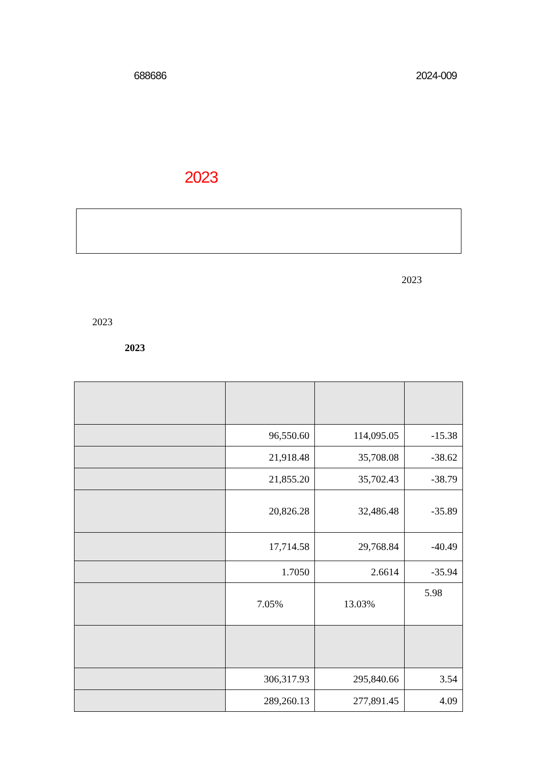688686 2024-009
2023
2023
2023
2023
| | 96,550.60 | 114,095.05 | -15.38 |
| | 21,918.48 | 35,708.08 | -38.62 |
| | 21,855.20 | 35,702.43 | -38.79 |
| | 20,826.28 | 32,486.48 | -35.89 |
| | 17,714.58 | 29,768.84 | -40.49 |
| | 1.7050 | 2.6614 | -35.94 |
| | 7.05% | 13.03% | 5.98 |
| | 306,317.93 | 295,840.66 | 3.54 |
| | 289,260.13 | 277,891.45 | 4.09 |